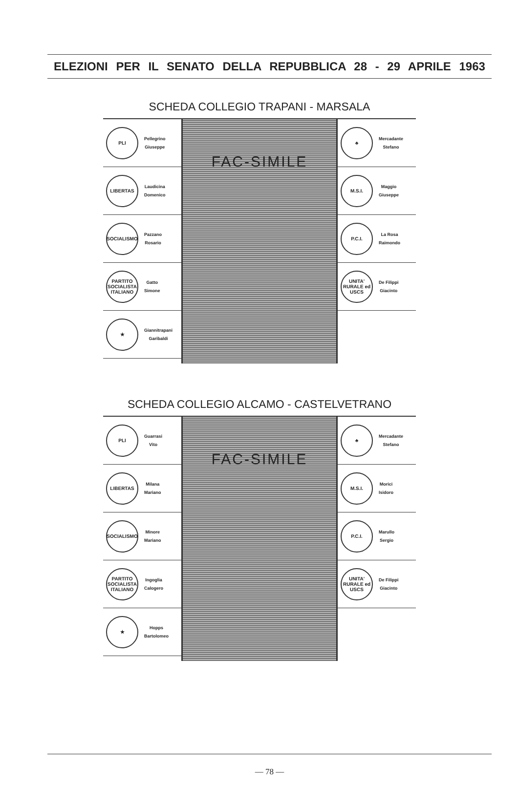ELEZIONI PER IL SENATO DELLA REPUBBLICA 28 - 29 APRILE 1963
SCHEDA COLLEGIO TRAPANI - MARSALA
PLI
Pellegrino
Giuseppe
LIBERTAS
Laudicina
Domenico
SOCIALISMO
Pazzano
Rosario
PARTITO SOCIALISTA ITALIANO
Gatto
Simone
★
Giannitrapani
Garibaldi
FAC-SIMILE
♣
Mercadante
Stefano
M.S.I.
Maggio
Giuseppe
P.C.I.
La Rosa
Raimondo
UNITA' RURALE ed USCS
De Filippi
Giacinto
SCHEDA COLLEGIO ALCAMO - CASTELVETRANO
PLI
Guarrasi
Vito
LIBERTAS
Milana
Mariano
SOCIALISMO
Minore
Mariano
PARTITO SOCIALISTA ITALIANO
Ingoglia
Calogero
★
Hopps
Bartolomeo
FAC-SIMILE
♣
Mercadante
Stefano
M.S.I.
Morici
Isidoro
P.C.I.
Marullo
Sergio
UNITA' RURALE ed USCS
De Filippi
Giacinto
— 78 —